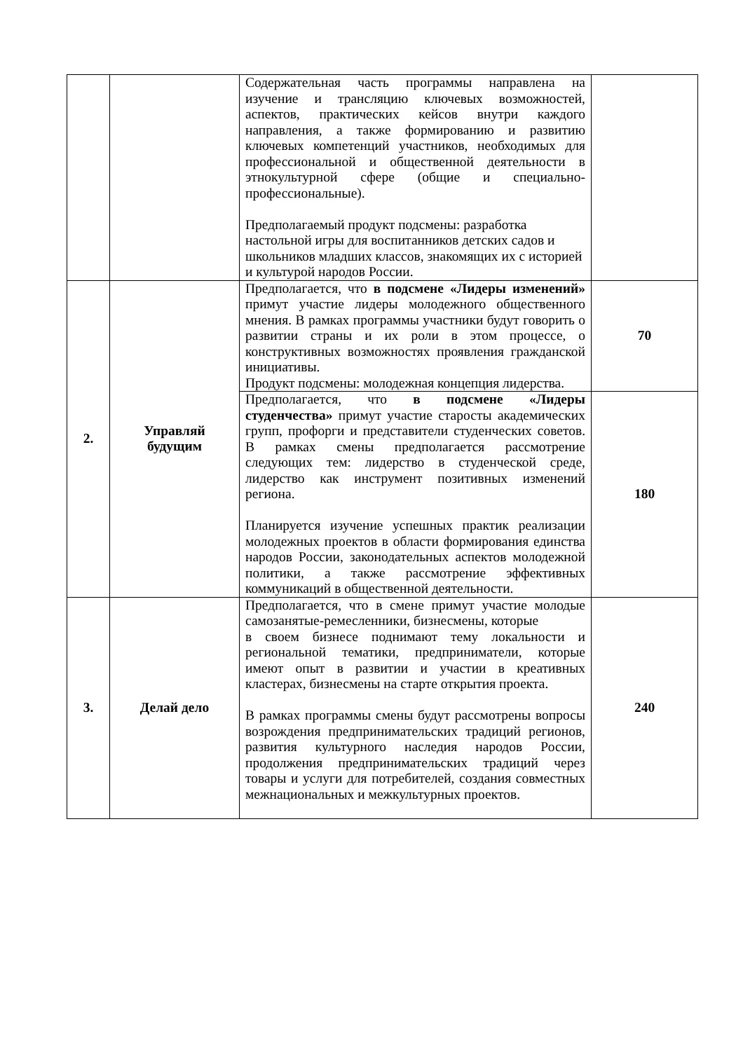| | | Содержательная часть программы направлена на изучение и трансляцию ключевых возможностей, аспектов, практических кейсов внутри каждого направления, а также формированию и развитию ключевых компетенций участников, необходимых для профессиональной и общественной деятельности в этнокультурной сфере (общие и специально-профессиональные). Предполагаемый продукт подсмены: разработка настольной игры для воспитанников детских садов и школьников младших классов, знакомящих их с историей и культурой народов России. | |
| 2. | Управляй будущим | Предполагается, что в подсмене «Лидеры изменений» примут участие лидеры молодежного общественного мнения. В рамках программы участники будут говорить о развитии страны и их роли в этом процессе, о конструктивных возможностях проявления гражданской инициативы. Продукт подсмены: молодежная концепция лидерства. | 70 |
| | | Предполагается, что в подсмене «Лидеры студенчества» примут участие старосты академических групп, профорги и представители студенческих советов. В рамках смены предполагается рассмотрение следующих тем: лидерство в студенческой среде, лидерство как инструмент позитивных изменений региона. Планируется изучение успешных практик реализации молодежных проектов в области формирования единства народов России, законодательных аспектов молодежной политики, а также рассмотрение эффективных коммуникаций в общественной деятельности. | 180 |
| 3. | Делай дело | Предполагается, что в смене примут участие молодые самозанятые-ремесленники, бизнесмены, которые в своем бизнесе поднимают тему локальности и региональной тематики, предприниматели, которые имеют опыт в развитии и участии в креативных кластерах, бизнесмены на старте открытия проекта. В рамках программы смены будут рассмотрены вопросы возрождения предпринимательских традиций регионов, развития культурного наследия народов России, продолжения предпринимательских традиций через товары и услуги для потребителей, создания совместных межнациональных и межкультурных проектов. | 240 |